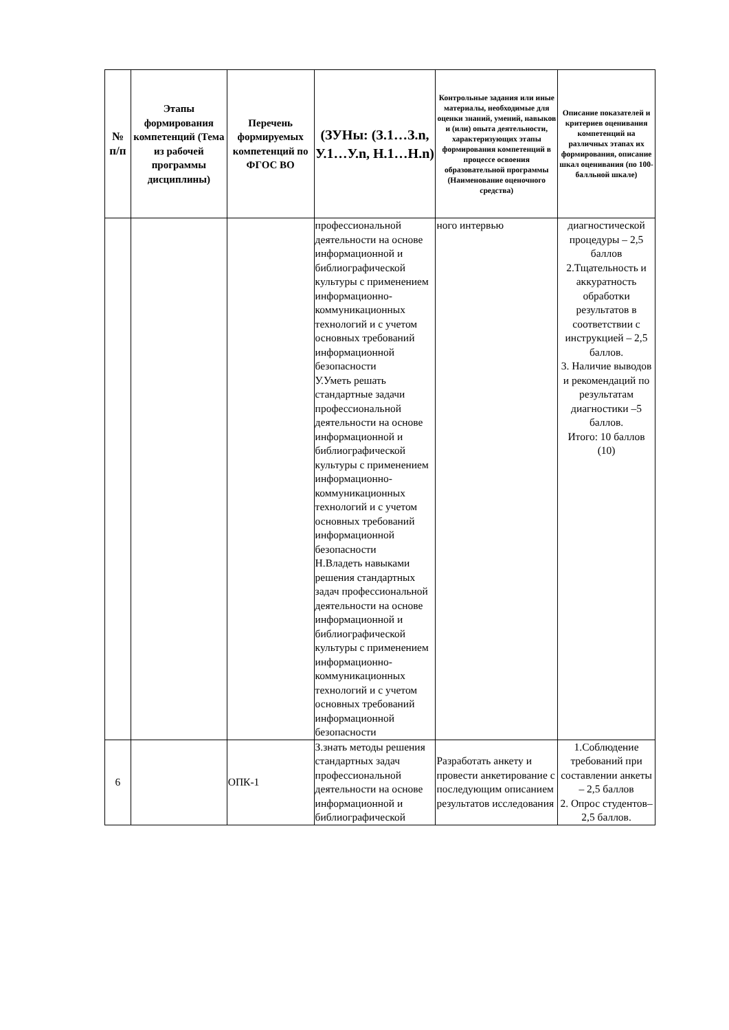| № п/п | Этапы формирования компетенций (Тема из рабочей программы дисциплины) | Перечень формируемых компетенций по ФГОС ВО | (ЗУНы: (З.1…З.n, У.1…У.n, Н.1…Н.n) | Контрольные задания или иные материалы, необходимые для оценки знаний, умений, навыков и (или) опыта деятельности, характеризующих этапы формирования компетенций в процессе освоения образовательной программы (Наименование оценочного средства) | Описание показателей и критериев оценивания компетенций на различных этапах их формирования, описание шкал оценивания (по 100-балльной шкале) |
| --- | --- | --- | --- | --- | --- |
| | | | профессиональной деятельности на основе информационной и библиографической культуры с применением информационно-коммуникационных технологий и с учетом основных требований информационной безопасности У.Уметь решать стандартные задачи профессиональной деятельности на основе информационной и библиографической культуры с применением информационно-коммуникационных технологий и с учетом основных требований информационной безопасности Н.Владеть навыками решения стандартных задач профессиональной деятельности на основе информационной и библиографической культуры с применением информационно-коммуникационных технологий и с учетом основных требований информационной безопасности | ного интервью | диагностической процедуры – 2,5 баллов 2.Тщательность и аккуратность обработки результатов в соответствии с инструкцией – 2,5 баллов. 3. Наличие выводов и рекомендаций по результатам диагностики –5 баллов. Итого: 10 баллов (10) |
| 6 | | ОПК-1 | З.знать методы решения стандартных задач профессиональной деятельности на основе информационной и библиографической | Разработать анкету и провести анкетирование с последующим описанием результатов исследования | 1.Соблюдение требований при составлении анкеты – 2,5 баллов 2. Опрос студентов– 2,5 баллов. |